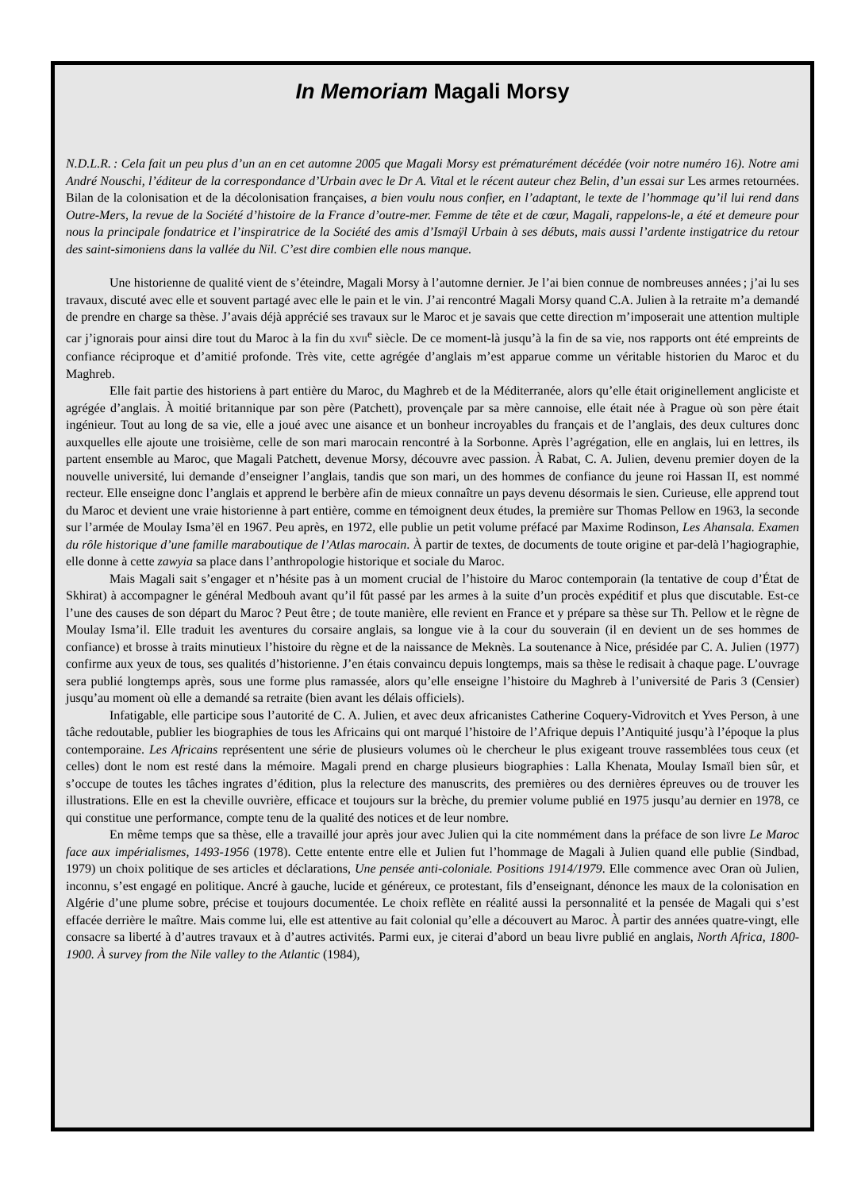In Memoriam Magali Morsy
N.D.L.R. : Cela fait un peu plus d’un an en cet automne 2005 que Magali Morsy est prématurément décédée (voir notre numéro 16). Notre ami André Nouschi, l’éditeur de la correspondance d’Urbain avec le Dr A. Vital et le récent auteur chez Belin, d’un essai sur Les armes retournées. Bilan de la colonisation et de la décolonisation françaises, a bien voulu nous confier, en l’adaptant, le texte de l’hommage qu’il lui rend dans Outre-Mers, la revue de la Société d’histoire de la France d’outre-mer. Femme de tête et de cœur, Magali, rappelons-le, a été et demeure pour nous la principale fondatrice et l’inspiratrice de la Société des amis d’Ismaÿl Urbain à ses débuts, mais aussi l’ardente instigatrice du retour des saint-simoniens dans la vallée du Nil. C’est dire combien elle nous manque.
Une historienne de qualité vient de s’éteindre, Magali Morsy à l’automne dernier. Je l’ai bien connue de nombreuses années ; j’ai lu ses travaux, discuté avec elle et souvent partagé avec elle le pain et le vin. J’ai rencontré Magali Morsy quand C.A. Julien à la retraite m’a demandé de prendre en charge sa thèse. J’avais déjà apprécié ses travaux sur le Maroc et je savais que cette direction m’imposerait une attention multiple car j’ignorais pour ainsi dire tout du Maroc à la fin du XVII<sup>e</sup> siècle. De ce moment-là jusqu’à la fin de sa vie, nos rapports ont été empreints de confiance réciproque et d’amitié profonde. Très vite, cette agrégée d’anglais m’est apparue comme un véritable historien du Maroc et du Maghreb.
Elle fait partie des historiens à part entière du Maroc, du Maghreb et de la Méditerranée, alors qu’elle était originellement angliciste et agrégée d’anglais. À moitié britannique par son père (Patchett), provençale par sa mère cannoise, elle était née à Prague où son père était ingénieur. Tout au long de sa vie, elle a joué avec une aisance et un bonheur incroyables du français et de l’anglais, des deux cultures donc auxquelles elle ajoute une troisième, celle de son mari marocain rencontré à la Sorbonne. Après l’agrégation, elle en anglais, lui en lettres, ils partent ensemble au Maroc, que Magali Patchett, devenue Morsy, découvre avec passion. À Rabat, C. A. Julien, devenu premier doyen de la nouvelle université, lui demande d’enseigner l’anglais, tandis que son mari, un des hommes de confiance du jeune roi Hassan II, est nommé recteur. Elle enseigne donc l’anglais et apprend le berbère afin de mieux connaître un pays devenu désormais le sien. Curieuse, elle apprend tout du Maroc et devient une vraie historienne à part entière, comme en témoignent deux études, la première sur Thomas Pellow en 1963, la seconde sur l’armée de Moulay Isma’ël en 1967. Peu après, en 1972, elle publie un petit volume préfacé par Maxime Rodinson, Les Ahansala. Examen du rôle historique d’une famille maraboutique de l’Atlas marocain. À partir de textes, de documents de toute origine et par-delà l’hagiographie, elle donne à cette zawyia sa place dans l’anthropologie historique et sociale du Maroc.
Mais Magali sait s’engager et n’hésite pas à un moment crucial de l’histoire du Maroc contemporain (la tentative de coup d’État de Skhirat) à accompagner le général Medbouh avant qu’il fût passé par les armes à la suite d’un procès expéditif et plus que discutable. Est-ce l’une des causes de son départ du Maroc ? Peut être ; de toute manière, elle revient en France et y prépare sa thèse sur Th. Pellow et le règne de Moulay Isma’il. Elle traduit les aventures du corsaire anglais, sa longue vie à la cour du souverain (il en devient un de ses hommes de confiance) et brosse à traits minutieux l’histoire du règne et de la naissance de Meknès. La soutenance à Nice, présidée par C. A. Julien (1977) confirme aux yeux de tous, ses qualités d’historienne. J’en étais convaincu depuis longtemps, mais sa thèse le redisait à chaque page. L’ouvrage sera publié longtemps après, sous une forme plus ramassée, alors qu’elle enseigne l’histoire du Maghreb à l’université de Paris 3 (Censier) jusqu’au moment où elle a demandé sa retraite (bien avant les délais officiels).
Infatigable, elle participe sous l’autorité de C. A. Julien, et avec deux africanistes Catherine Coquery-Vidrovitch et Yves Person, à une tâche redoutable, publier les biographies de tous les Africains qui ont marqué l’histoire de l’Afrique depuis l’Antiquité jusqu’à l’époque la plus contemporaine. Les Africains représentent une série de plusieurs volumes où le chercheur le plus exigeant trouve rassemblées tous ceux (et celles) dont le nom est resté dans la mémoire. Magali prend en charge plusieurs biographies : Lalla Khenata, Moulay Ismaïl bien sûr, et s’occupe de toutes les tâches ingrates d’édition, plus la relecture des manuscrits, des premières ou des dernières épreuves ou de trouver les illustrations. Elle en est la cheville ouvrière, efficace et toujours sur la brèche, du premier volume publié en 1975 jusqu’au dernier en 1978, ce qui constitue une performance, compte tenu de la qualité des notices et de leur nombre.
En même temps que sa thèse, elle a travaillé jour après jour avec Julien qui la cite nommément dans la préface de son livre Le Maroc face aux impérialismes, 1493-1956 (1978). Cette entente entre elle et Julien fut l’hommage de Magali à Julien quand elle publie (Sindbad, 1979) un choix politique de ses articles et déclarations, Une pensée anti-coloniale. Positions 1914/1979. Elle commence avec Oran où Julien, inconnu, s’est engagé en politique. Ancré à gauche, lucide et généreux, ce protestant, fils d’enseignant, dénonce les maux de la colonisation en Algérie d’une plume sobre, précise et toujours documentée. Le choix reflète en réalité aussi la personnalité et la pensée de Magali qui s’est effacée derrière le maître. Mais comme lui, elle est attentive au fait colonial qu’elle a découvert au Maroc. À partir des années quatre-vingt, elle consacre sa liberté à d’autres travaux et à d’autres activités. Parmi eux, je citerai d’abord un beau livre publié en anglais, North Africa, 1800-1900. À survey from the Nile valley to the Atlantic (1984),